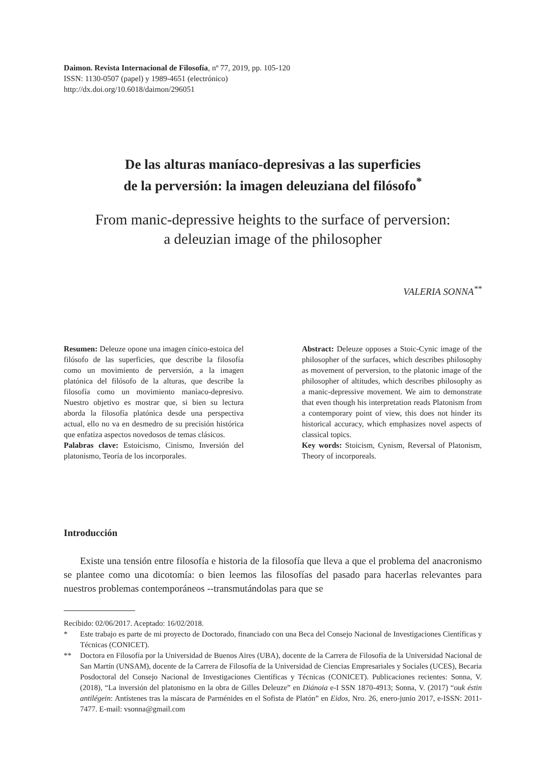Daimon. Revista Internacional de Filosofía, nº 77, 2019, pp. 105-120
ISSN: 1130-0507 (papel) y 1989-4651 (electrónico)
http://dx.doi.org/10.6018/daimon/296051
De las alturas maníaco-depresivas a las superficies
de la perversión: la imagen deleuziana del filósofo<sup>*</sup>
From manic-depressive heights to the surface of perversion:
a deleuzian image of the philosopher
VALERIA SONNA<sup>**</sup>
Resumen: Deleuze opone una imagen cínico-estoica del filósofo de las superficies, que describe la filosofía como un movimiento de perversión, a la imagen platónica del filósofo de la alturas, que describe la filosofía como un movimiento maníaco-depresivo. Nuestro objetivo es mostrar que, si bien su lectura aborda la filosofía platónica desde una perspectiva actual, ello no va en desmedro de su precisión histórica que enfatiza aspectos novedosos de temas clásicos.
Palabras clave: Estoicismo, Cinismo, Inversión del platonismo, Teoría de los incorporales.
Abstract: Deleuze opposes a Stoic-Cynic image of the philosopher of the surfaces, which describes philosophy as movement of perversion, to the platonic image of the philosopher of altitudes, which describes philosophy as a manic-depressive movement. We aim to demonstrate that even though his interpretation reads Platonism from a contemporary point of view, this does not hinder its historical accuracy, which emphasizes novel aspects of classical topics.
Key words: Stoicism, Cynism, Reversal of Platonism, Theory of incorporeals.
Introducción
Existe una tensión entre filosofía e historia de la filosofía que lleva a que el problema del anacronismo se plantee como una dicotomía: o bien leemos las filosofías del pasado para hacerlas relevantes para nuestros problemas contemporáneos --transmutándolas para que se
Recibido: 02/06/2017. Aceptado: 16/02/2018.
* Este trabajo es parte de mi proyecto de Doctorado, financiado con una Beca del Consejo Nacional de Investigaciones Científicas y Técnicas (CONICET).
** Doctora en Filosofía por la Universidad de Buenos Aires (UBA), docente de la Carrera de Filosofía de la Universidad Nacional de San Martín (UNSAM), docente de la Carrera de Filosofía de la Universidad de Ciencias Empresariales y Sociales (UCES), Becaria Posdoctoral del Consejo Nacional de Investigaciones Científicas y Técnicas (CONICET). Publicaciones recientes: Sonna, V. (2018), “La inversión del platonismo en la obra de Gilles Deleuze” en Diánoia e-I SSN 1870-4913; Sonna, V. (2017) “ouk éstin antilégein: Antístenes tras la máscara de Parménides en el Sofista de Platón” en Eidos, Nro. 26, enero-junio 2017, e-ISSN: 2011-7477. E-mail: vsonna@gmail.com